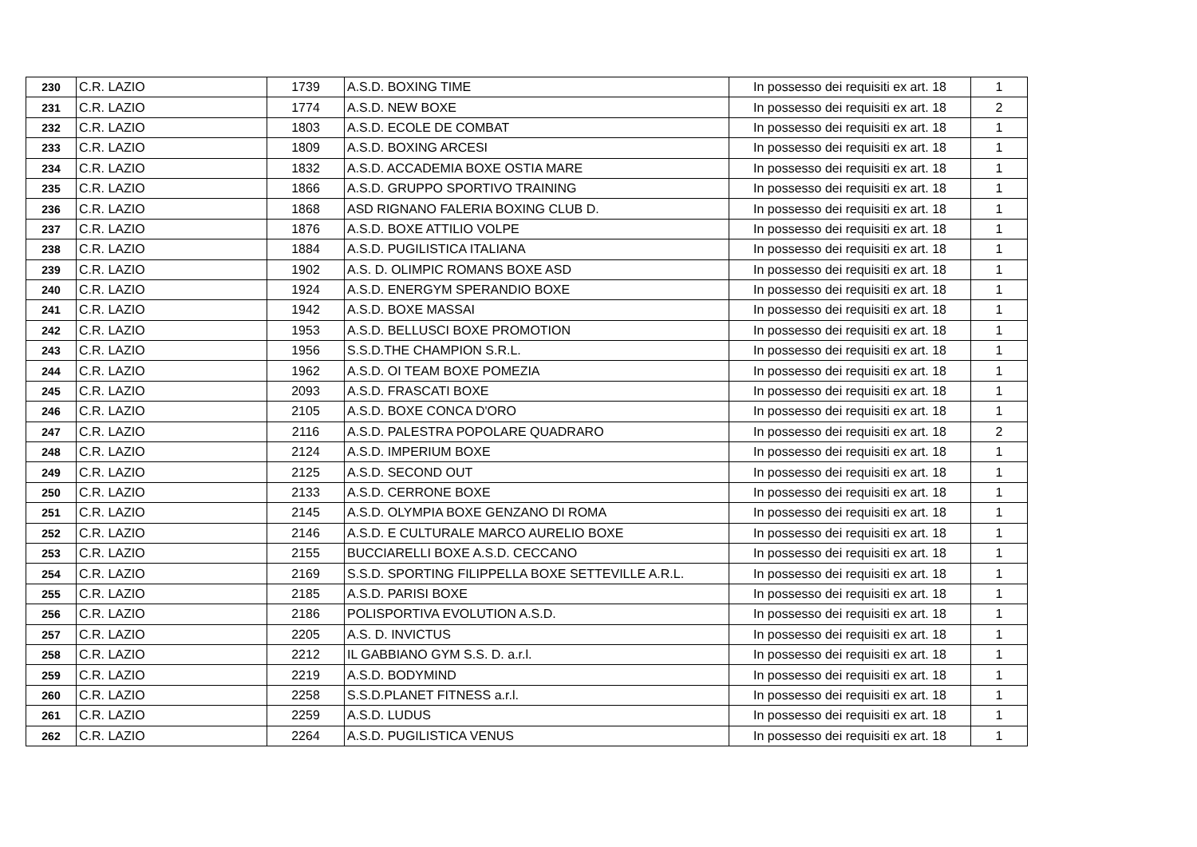| 230 | C.R. LAZIO | 1739 | A.S.D. BOXING TIME | In possesso dei requisiti ex art. 18 | 1 |
| 231 | C.R. LAZIO | 1774 | A.S.D. NEW BOXE | In possesso dei requisiti ex art. 18 | 2 |
| 232 | C.R. LAZIO | 1803 | A.S.D. ECOLE DE COMBAT | In possesso dei requisiti ex art. 18 | 1 |
| 233 | C.R. LAZIO | 1809 | A.S.D. BOXING ARCESI | In possesso dei requisiti ex art. 18 | 1 |
| 234 | C.R. LAZIO | 1832 | A.S.D. ACCADEMIA BOXE OSTIA MARE | In possesso dei requisiti ex art. 18 | 1 |
| 235 | C.R. LAZIO | 1866 | A.S.D. GRUPPO SPORTIVO TRAINING | In possesso dei requisiti ex art. 18 | 1 |
| 236 | C.R. LAZIO | 1868 | ASD RIGNANO FALERIA BOXING CLUB D. | In possesso dei requisiti ex art. 18 | 1 |
| 237 | C.R. LAZIO | 1876 | A.S.D. BOXE ATTILIO VOLPE | In possesso dei requisiti ex art. 18 | 1 |
| 238 | C.R. LAZIO | 1884 | A.S.D. PUGILISTICA ITALIANA | In possesso dei requisiti ex art. 18 | 1 |
| 239 | C.R. LAZIO | 1902 | A.S. D. OLIMPIC ROMANS BOXE ASD | In possesso dei requisiti ex art. 18 | 1 |
| 240 | C.R. LAZIO | 1924 | A.S.D. ENERGYM SPERANDIO BOXE | In possesso dei requisiti ex art. 18 | 1 |
| 241 | C.R. LAZIO | 1942 | A.S.D. BOXE MASSAI | In possesso dei requisiti ex art. 18 | 1 |
| 242 | C.R. LAZIO | 1953 | A.S.D. BELLUSCI BOXE PROMOTION | In possesso dei requisiti ex art. 18 | 1 |
| 243 | C.R. LAZIO | 1956 | S.S.D.THE CHAMPION S.R.L. | In possesso dei requisiti ex art. 18 | 1 |
| 244 | C.R. LAZIO | 1962 | A.S.D. OI TEAM BOXE POMEZIA | In possesso dei requisiti ex art. 18 | 1 |
| 245 | C.R. LAZIO | 2093 | A.S.D. FRASCATI BOXE | In possesso dei requisiti ex art. 18 | 1 |
| 246 | C.R. LAZIO | 2105 | A.S.D. BOXE CONCA D'ORO | In possesso dei requisiti ex art. 18 | 1 |
| 247 | C.R. LAZIO | 2116 | A.S.D. PALESTRA POPOLARE QUADRARO | In possesso dei requisiti ex art. 18 | 2 |
| 248 | C.R. LAZIO | 2124 | A.S.D. IMPERIUM BOXE | In possesso dei requisiti ex art. 18 | 1 |
| 249 | C.R. LAZIO | 2125 | A.S.D. SECOND OUT | In possesso dei requisiti ex art. 18 | 1 |
| 250 | C.R. LAZIO | 2133 | A.S.D. CERRONE BOXE | In possesso dei requisiti ex art. 18 | 1 |
| 251 | C.R. LAZIO | 2145 | A.S.D. OLYMPIA BOXE GENZANO DI ROMA | In possesso dei requisiti ex art. 18 | 1 |
| 252 | C.R. LAZIO | 2146 | A.S.D. E CULTURALE MARCO AURELIO BOXE | In possesso dei requisiti ex art. 18 | 1 |
| 253 | C.R. LAZIO | 2155 | BUCCIARELLI BOXE A.S.D. CECCANO | In possesso dei requisiti ex art. 18 | 1 |
| 254 | C.R. LAZIO | 2169 | S.S.D. SPORTING FILIPPELLA BOXE SETTEVILLE A.R.L. | In possesso dei requisiti ex art. 18 | 1 |
| 255 | C.R. LAZIO | 2185 | A.S.D. PARISI BOXE | In possesso dei requisiti ex art. 18 | 1 |
| 256 | C.R. LAZIO | 2186 | POLISPORTIVA EVOLUTION A.S.D. | In possesso dei requisiti ex art. 18 | 1 |
| 257 | C.R. LAZIO | 2205 | A.S. D. INVICTUS | In possesso dei requisiti ex art. 18 | 1 |
| 258 | C.R. LAZIO | 2212 | IL GABBIANO GYM S.S. D. a.r.l. | In possesso dei requisiti ex art. 18 | 1 |
| 259 | C.R. LAZIO | 2219 | A.S.D. BODYMIND | In possesso dei requisiti ex art. 18 | 1 |
| 260 | C.R. LAZIO | 2258 | S.S.D.PLANET FITNESS a.r.l. | In possesso dei requisiti ex art. 18 | 1 |
| 261 | C.R. LAZIO | 2259 | A.S.D. LUDUS | In possesso dei requisiti ex art. 18 | 1 |
| 262 | C.R. LAZIO | 2264 | A.S.D. PUGILISTICA VENUS | In possesso dei requisiti ex art. 18 | 1 |